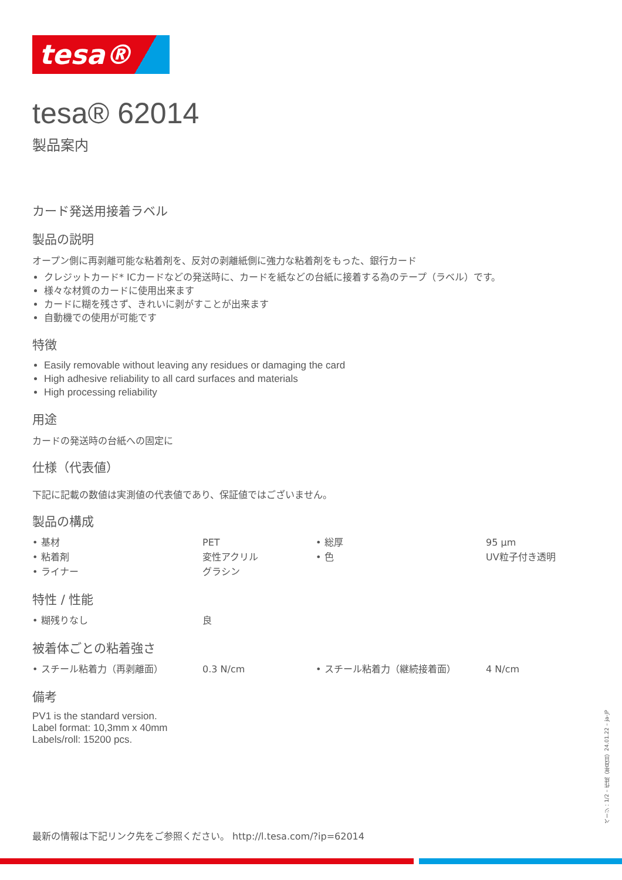tesa®
tesa® 62014
製品案内
カード発送用接着ラベル
製品の説明
オープン側に再剥離可能な粘着剤を、反対の剥離紙側に強力な粘着剤をもった、銀行カード
クレジットカード* ICカードなどの発送時に、カードを紙などの台紙に接着する為のテープ（ラベル）です。
様々な材質のカードに使用出来ます
カードに糊を残さず、きれいに剥がすことが出来ます
自動機での使用が可能です
特徴
Easily removable without leaving any residues or damaging the card
High adhesive reliability to all card surfaces and materials
High processing reliability
用途
カードの発送時の台紙への固定に
仕様（代表値）
下記に記載の数値は実測値の代表値であり、保証値ではございません。
製品の構成
| • 基材 | PET | • 総厚 | 95 µm |
| • 粘着剤 | 変性アクリル | • 色 | UV粒子付き透明 |
| • ライナー | グラシン | | |
特性 / 性能
| • 糊残りなし | 良 |
被着体ごとの粘着強さ
| • スチール粘着力（再剥離面） | 0.3 N/cm | • スチール粘着力（継続接着面） | 4 N/cm |
備考
PV1 is the standard version.
Label format: 10,3mm x 40mm
Labels/roll: 15200 pcs.
最新の情報は下記リンク先をご参照ください。 http://l.tesa.com/?ip=62014
ページ：1/2 – 作成（年月日）24.01.22 – ja-JP